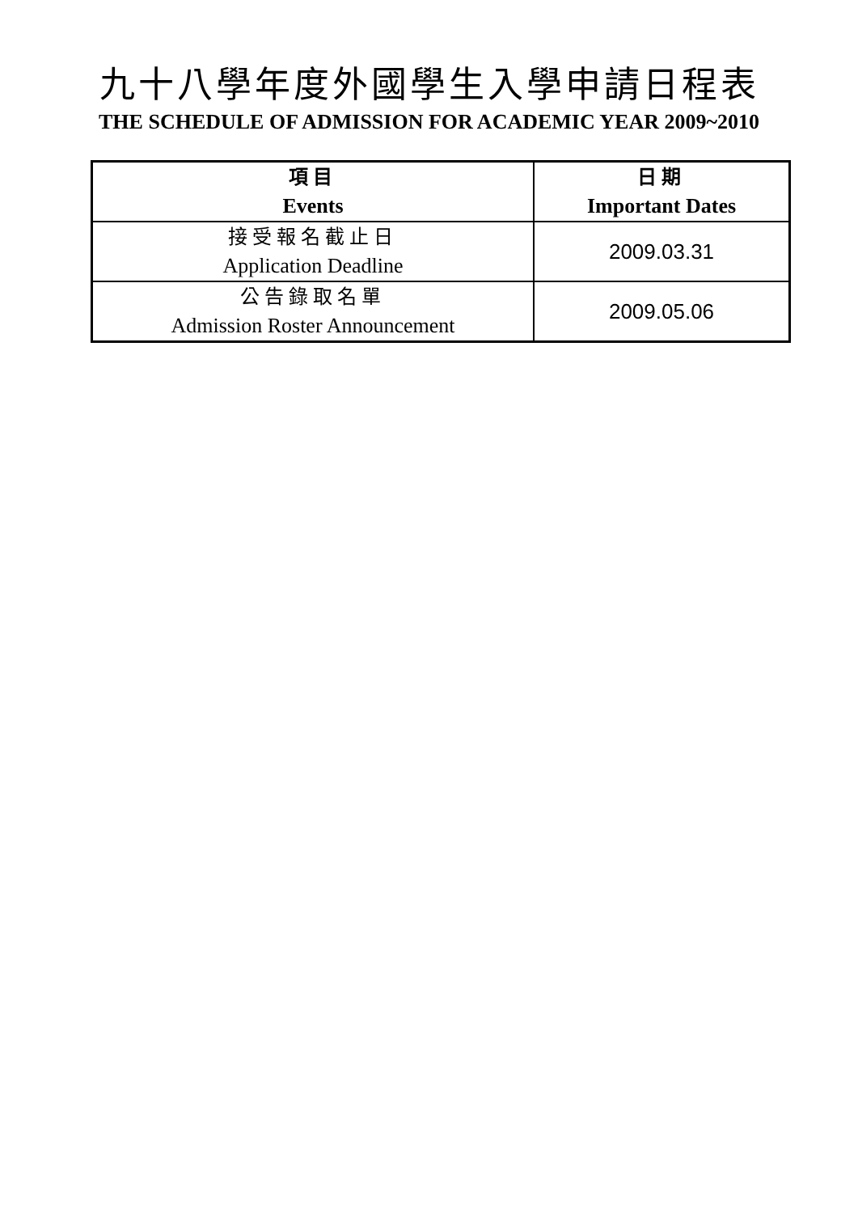九十八學年度外國學生入學申請日程表
THE SCHEDULE OF ADMISSION FOR ACADEMIC YEAR 2009~2010
| 項目 Events | 日期 Important Dates |
| --- | --- |
| 接受報名截止日 Application Deadline | 2009.03.31 |
| 公告錄取名單 Admission Roster Announcement | 2009.05.06 |